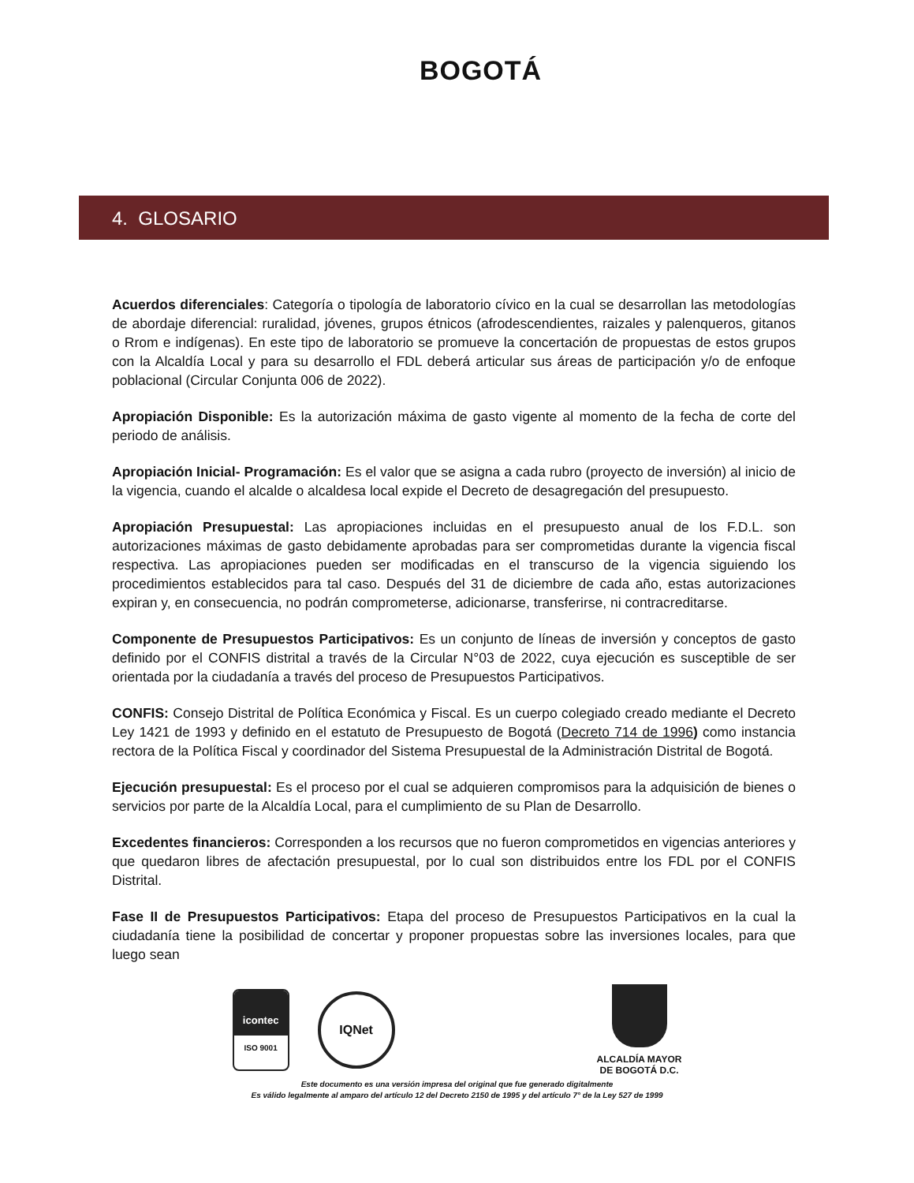BOGOTÁ
4. GLOSARIO
Acuerdos diferenciales: Categoría o tipología de laboratorio cívico en la cual se desarrollan las metodologías de abordaje diferencial: ruralidad, jóvenes, grupos étnicos (afrodescendientes, raizales y palenqueros, gitanos o Rrom e indígenas). En este tipo de laboratorio se promueve la concertación de propuestas de estos grupos con la Alcaldía Local y para su desarrollo el FDL deberá articular sus áreas de participación y/o de enfoque poblacional (Circular Conjunta 006 de 2022).
Apropiación Disponible: Es la autorización máxima de gasto vigente al momento de la fecha de corte del periodo de análisis.
Apropiación Inicial- Programación: Es el valor que se asigna a cada rubro (proyecto de inversión) al inicio de la vigencia, cuando el alcalde o alcaldesa local expide el Decreto de desagregación del presupuesto.
Apropiación Presupuestal: Las apropiaciones incluidas en el presupuesto anual de los F.D.L. son autorizaciones máximas de gasto debidamente aprobadas para ser comprometidas durante la vigencia fiscal respectiva. Las apropiaciones pueden ser modificadas en el transcurso de la vigencia siguiendo los procedimientos establecidos para tal caso. Después del 31 de diciembre de cada año, estas autorizaciones expiran y, en consecuencia, no podrán comprometerse, adicionarse, transferirse, ni contracreditarse.
Componente de Presupuestos Participativos: Es un conjunto de líneas de inversión y conceptos de gasto definido por el CONFIS distrital a través de la Circular N°03 de 2022, cuya ejecución es susceptible de ser orientada por la ciudadanía a través del proceso de Presupuestos Participativos.
CONFIS: Consejo Distrital de Política Económica y Fiscal. Es un cuerpo colegiado creado mediante el Decreto Ley 1421 de 1993 y definido en el estatuto de Presupuesto de Bogotá (Decreto 714 de 1996) como instancia rectora de la Política Fiscal y coordinador del Sistema Presupuestal de la Administración Distrital de Bogotá.
Ejecución presupuestal: Es el proceso por el cual se adquieren compromisos para la adquisición de bienes o servicios por parte de la Alcaldía Local, para el cumplimiento de su Plan de Desarrollo.
Excedentes financieros: Corresponden a los recursos que no fueron comprometidos en vigencias anteriores y que quedaron libres de afectación presupuestal, por lo cual son distribuidos entre los FDL por el CONFIS Distrital.
Fase II de Presupuestos Participativos: Etapa del proceso de Presupuestos Participativos en la cual la ciudadanía tiene la posibilidad de concertar y proponer propuestas sobre las inversiones locales, para que luego sean
icontec
ISO 9001
IQNet
ALCALDÍA MAYOR
DE BOGOTÁ D.C.
Este documento es una versión impresa del original que fue generado digitalmente
Es válido legalmente al amparo del artículo 12 del Decreto 2150 de 1995 y del artículo 7° de la Ley 527 de 1999